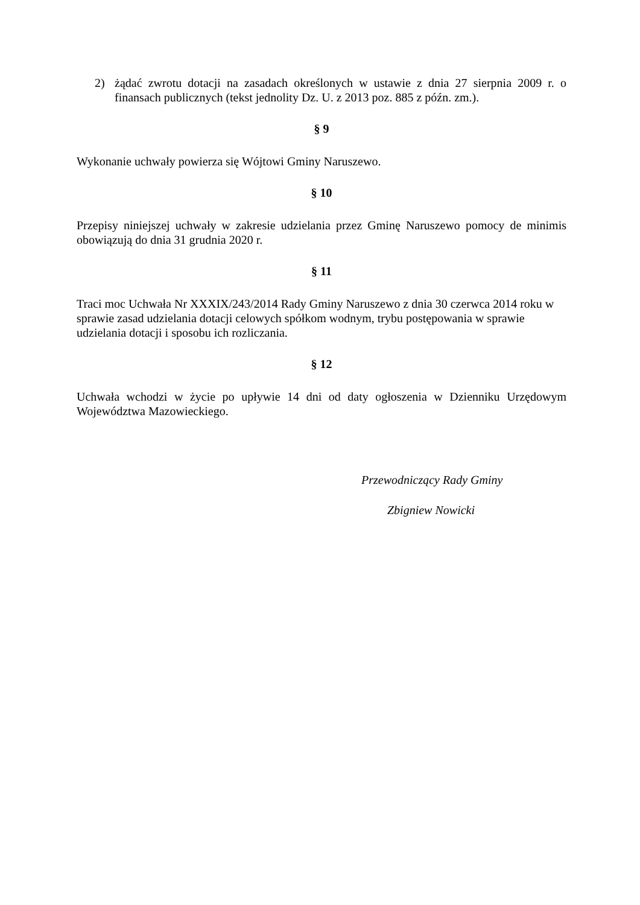2) żądać zwrotu dotacji na zasadach określonych w ustawie z dnia 27 sierpnia 2009 r. o finansach publicznych (tekst jednolity Dz. U. z 2013 poz. 885 z późn. zm.).
§ 9
Wykonanie uchwały powierza się Wójtowi Gminy Naruszewo.
§ 10
Przepisy niniejszej uchwały w zakresie udzielania przez Gminę Naruszewo pomocy de minimis obowiązują do dnia 31 grudnia 2020 r.
§ 11
Traci moc Uchwała Nr XXXIX/243/2014 Rady Gminy Naruszewo z dnia 30 czerwca 2014 roku w sprawie zasad udzielania dotacji celowych spółkom wodnym, trybu postępowania w sprawie udzielania dotacji i sposobu ich rozliczania.
§ 12
Uchwała wchodzi w życie po upływie 14 dni od daty ogłoszenia w Dzienniku Urzędowym Województwa Mazowieckiego.
Przewodniczący Rady Gminy
Zbigniew Nowicki